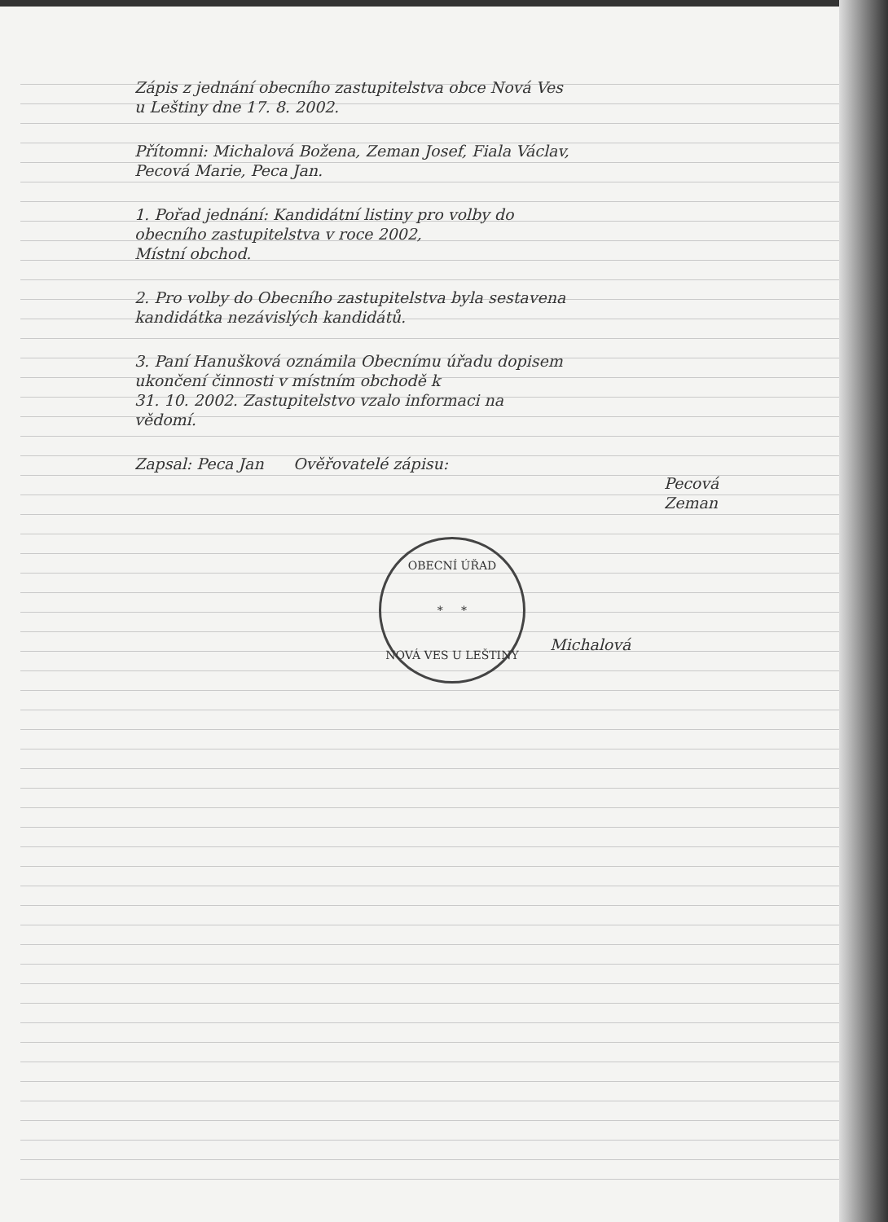Zápis z jednání obecního zastupitelstva obce Nová Ves
u Leštiny dne 17. 8. 2002.
Přítomni: Michalová Božena, Zeman Josef, Fiala Václav,
Pecová Marie, Peca Jan.
1. Pořad jednání: Kandidátní listiny pro volby do
obecního zastupitelstva v roce 2002,
Místní obchod.
2. Pro volby do Obecního zastupitelstva byla sestavena
kandidátka nezávislých kandidátů.
3. Paní Hanušková oznámila Obecnímu úřadu dopisem
ukončení činnosti v místním obchodě k
31. 10. 2002. Zastupitelstvo vzalo informaci na
vědomí.
Zapsal: Peca Jan Ověřovatelé zápisu:
Pecová
Zeman
OBECNÍ ÚŘAD
* *
NOVÁ VES U LEŠTINY
Michalová